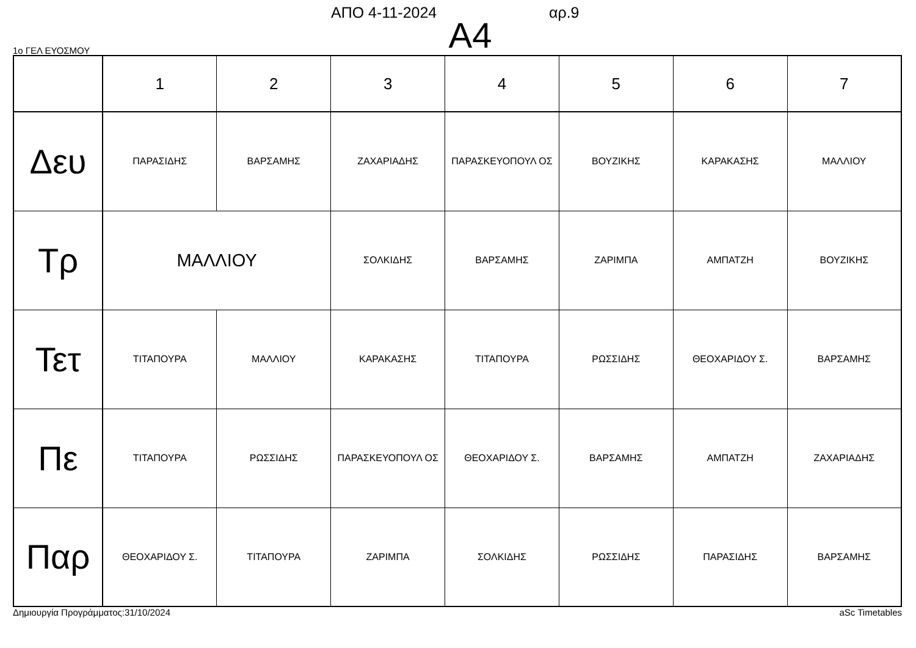ΑΠΟ 4-11-2024 αρ.9
Α4
1ο ΓΕΛ ΕΥΟΣΜΟΥ
| | 1 | 2 | 3 | 4 | 5 | 6 | 7 |
| --- | --- | --- | --- | --- | --- | --- | --- |
| Δευ | ΠΑΡΑΣΙΔΗΣ | ΒΑΡΣΑΜΗΣ | ΖΑΧΑΡΙΑΔΗΣ | ΠΑΡΑΣΚΕΥΟΠΟΥΛ ΟΣ | ΒΟΥΖΙΚΗΣ | ΚΑΡΑΚΑΣΗΣ | ΜΑΛΛΙΟΥ |
| Τρ | ΜΑΛΛΙΟΥ | | ΣΟΛΚΙΔΗΣ | ΒΑΡΣΑΜΗΣ | ΖΑΡΙΜΠΑ | ΑΜΠΑΤΖΗ | ΒΟΥΖΙΚΗΣ |
| Τετ | ΤΙΤΑΠΟΥΡΑ | ΜΑΛΛΙΟΥ | ΚΑΡΑΚΑΣΗΣ | ΤΙΤΑΠΟΥΡΑ | ΡΩΣΣΙΔΗΣ | ΘΕΟΧΑΡΙΔΟΥ Σ. | ΒΑΡΣΑΜΗΣ |
| Πε | ΤΙΤΑΠΟΥΡΑ | ΡΩΣΣΙΔΗΣ | ΠΑΡΑΣΚΕΥΟΠΟΥΛ ΟΣ | ΘΕΟΧΑΡΙΔΟΥ Σ. | ΒΑΡΣΑΜΗΣ | ΑΜΠΑΤΖΗ | ΖΑΧΑΡΙΑΔΗΣ |
| Παρ | ΘΕΟΧΑΡΙΔΟΥ Σ. | ΤΙΤΑΠΟΥΡΑ | ΖΑΡΙΜΠΑ | ΣΟΛΚΙΔΗΣ | ΡΩΣΣΙΔΗΣ | ΠΑΡΑΣΙΔΗΣ | ΒΑΡΣΑΜΗΣ |
Δημιουργία Προγράμματος:31/10/2024 aSc Timetables